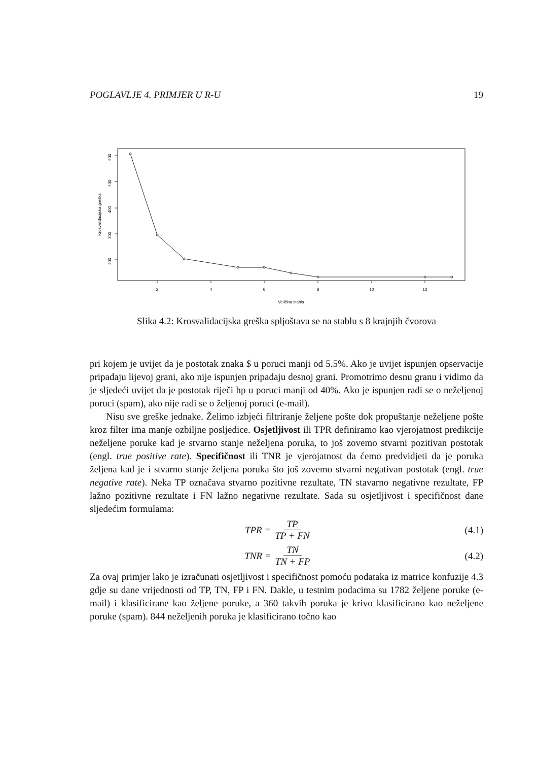POGLAVLJE 4. PRIMJER U R-U 19
600
500
400
300
200
2
4
6
8
10
12
Veličina stabla
Krosvalidacijska greška
Slika 4.2: Krosvalidacijska greška spljoštava se na stablu s 8 krajnjih čvorova
pri kojem je uvijet da je postotak znaka $ u poruci manji od 5.5%. Ako je uvijet ispunjen opservacije pripadaju lijevoj grani, ako nije ispunjen pripadaju desnoj grani. Promotrimo desnu granu i vidimo da je sljedeći uvijet da je postotak riječi hp u poruci manji od 40%. Ako je ispunjen radi se o neželjenoj poruci (spam), ako nije radi se o željenoj poruci (e-mail).
Nisu sve greške jednake. Želimo izbjeći filtriranje željene pošte dok propuštanje neželjene pošte kroz filter ima manje ozbiljne posljedice. Osjetljivost ili TPR definiramo kao vjerojatnost predikcije neželjene poruke kad je stvarno stanje neželjena poruka, to još zovemo stvarni pozitivan postotak (engl. true positive rate). Specifičnost ili TNR je vjerojatnost da ćemo predvidjeti da je poruka željena kad je i stvarno stanje željena poruka što još zovemo stvarni negativan postotak (engl. true negative rate). Neka TP označava stvarno pozitivne rezultate, TN stavarno negativne rezultate, FP lažno pozitivne rezultate i FN lažno negativne rezultate. Sada su osjetljivost i specifičnost dane sljedećim formulama:
TPR = TP TP + FN (4.1)
TNR = TN TN + FP (4.2)
Za ovaj primjer lako je izračunati osjetljivost i specifičnost pomoću podataka iz matrice konfuzije 4.3 gdje su dane vrijednosti od TP, TN, FP i FN. Dakle, u testnim podacima su 1782 željene poruke (e-mail) i klasificirane kao željene poruke, a 360 takvih poruka je krivo klasificirano kao neželjene poruke (spam). 844 neželjenih poruka je klasificirano točno kao